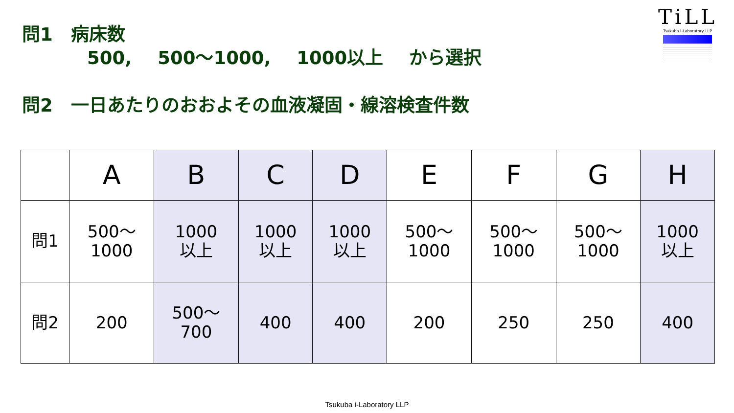TiLL
Tsukuba i-Laboratory LLP
問1　病床数
500, 500～1000, 1000以上 から選択
問2　一日あたりのおおよその血液凝固・線溶検査件数
| | A | B | C | D | E | F | G | H |
| --- | --- | --- | --- | --- | --- | --- | --- | --- |
| 問1 | 500～ 1000 | 1000 以上 | 1000 以上 | 1000 以上 | 500～ 1000 | 500～ 1000 | 500～ 1000 | 1000 以上 |
| 問2 | 200 | 500～ 700 | 400 | 400 | 200 | 250 | 250 | 400 |
Tsukuba i-Laboratory LLP